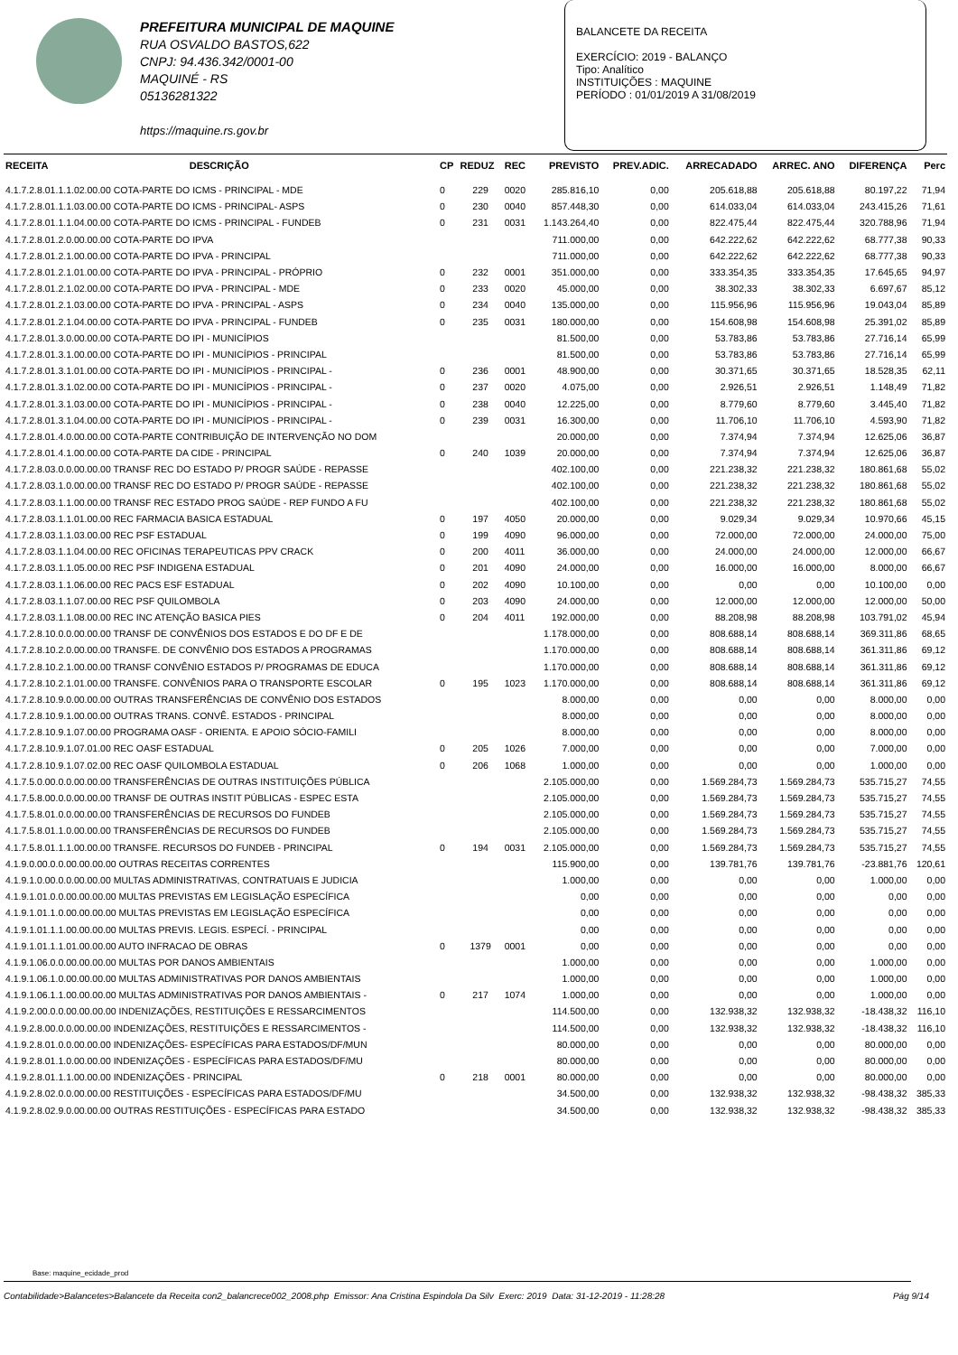PREFEITURA MUNICIPAL DE MAQUINE
RUA OSVALDO BASTOS,622
CNPJ: 94.436.342/0001-00
MAQUINÉ - RS
05136281322
https://maquine.rs.gov.br
BALANCETE DA RECEITA
EXERCÍCIO: 2019 - BALANÇO
Tipo: Analítico
INSTITUIÇÕES : MAQUINE
PERÍODO : 01/01/2019 A 31/08/2019
| RECEITA | DESCRIÇÃO | CP | REDUZ | REC | PREVISTO | PREV.ADIC. | ARRECADADO | ARREC. ANO | DIFERENÇA | Perc |
| --- | --- | --- | --- | --- | --- | --- | --- | --- | --- | --- |
| 4.1.7.2.8.01.1.1.02.00.00 COTA-PARTE DO ICMS - PRINCIPAL - MDE | | 0 | 229 | 0020 | 285.816,10 | 0,00 | 205.618,88 | 205.618,88 | 80.197,22 | 71,94 |
| 4.1.7.2.8.01.1.1.03.00.00 COTA-PARTE DO ICMS - PRINCIPAL- ASPS | | 0 | 230 | 0040 | 857.448,30 | 0,00 | 614.033,04 | 614.033,04 | 243.415,26 | 71,61 |
| 4.1.7.2.8.01.1.1.04.00.00 COTA-PARTE DO ICMS - PRINCIPAL - FUNDEB | | 0 | 231 | 0031 | 1.143.264,40 | 0,00 | 822.475,44 | 822.475,44 | 320.788,96 | 71,94 |
| 4.1.7.2.8.01.2.0.00.00.00 COTA-PARTE DO IPVA | | | | | 711.000,00 | 0,00 | 642.222,62 | 642.222,62 | 68.777,38 | 90,33 |
| 4.1.7.2.8.01.2.1.00.00.00 COTA-PARTE DO IPVA - PRINCIPAL | | | | | 711.000,00 | 0,00 | 642.222,62 | 642.222,62 | 68.777,38 | 90,33 |
| 4.1.7.2.8.01.2.1.01.00.00 COTA-PARTE DO IPVA - PRINCIPAL - PRÓPRIO | | 0 | 232 | 0001 | 351.000,00 | 0,00 | 333.354,35 | 333.354,35 | 17.645,65 | 94,97 |
| 4.1.7.2.8.01.2.1.02.00.00 COTA-PARTE DO IPVA - PRINCIPAL - MDE | | 0 | 233 | 0020 | 45.000,00 | 0,00 | 38.302,33 | 38.302,33 | 6.697,67 | 85,12 |
| 4.1.7.2.8.01.2.1.03.00.00 COTA-PARTE DO IPVA - PRINCIPAL - ASPS | | 0 | 234 | 0040 | 135.000,00 | 0,00 | 115.956,96 | 115.956,96 | 19.043,04 | 85,89 |
| 4.1.7.2.8.01.2.1.04.00.00 COTA-PARTE DO IPVA - PRINCIPAL - FUNDEB | | 0 | 235 | 0031 | 180.000,00 | 0,00 | 154.608,98 | 154.608,98 | 25.391,02 | 85,89 |
| 4.1.7.2.8.01.3.0.00.00.00 COTA-PARTE DO IPI - MUNICÍPIOS | | | | | 81.500,00 | 0,00 | 53.783,86 | 53.783,86 | 27.716,14 | 65,99 |
| 4.1.7.2.8.01.3.1.00.00.00 COTA-PARTE DO IPI - MUNICÍPIOS - PRINCIPAL | | | | | 81.500,00 | 0,00 | 53.783,86 | 53.783,86 | 27.716,14 | 65,99 |
| 4.1.7.2.8.01.3.1.01.00.00 COTA-PARTE DO IPI - MUNICÍPIOS - PRINCIPAL - | | 0 | 236 | 0001 | 48.900,00 | 0,00 | 30.371,65 | 30.371,65 | 18.528,35 | 62,11 |
| 4.1.7.2.8.01.3.1.02.00.00 COTA-PARTE DO IPI - MUNICÍPIOS - PRINCIPAL - | | 0 | 237 | 0020 | 4.075,00 | 0,00 | 2.926,51 | 2.926,51 | 1.148,49 | 71,82 |
| 4.1.7.2.8.01.3.1.03.00.00 COTA-PARTE DO IPI - MUNICÍPIOS - PRINCIPAL - | | 0 | 238 | 0040 | 12.225,00 | 0,00 | 8.779,60 | 8.779,60 | 3.445,40 | 71,82 |
| 4.1.7.2.8.01.3.1.04.00.00 COTA-PARTE DO IPI - MUNICÍPIOS - PRINCIPAL - | | 0 | 239 | 0031 | 16.300,00 | 0,00 | 11.706,10 | 11.706,10 | 4.593,90 | 71,82 |
| 4.1.7.2.8.01.4.0.00.00.00 COTA-PARTE CONTRIBUIÇÃO DE INTERVENÇÃO NO DOM | | | | | 20.000,00 | 0,00 | 7.374,94 | 7.374,94 | 12.625,06 | 36,87 |
| 4.1.7.2.8.01.4.1.00.00.00 COTA-PARTE DA CIDE - PRINCIPAL | | 0 | 240 | 1039 | 20.000,00 | 0,00 | 7.374,94 | 7.374,94 | 12.625,06 | 36,87 |
| 4.1.7.2.8.03.0.0.00.00.00 TRANSF REC DO ESTADO P/ PROGR SAÚDE - REPASSE | | | | | 402.100,00 | 0,00 | 221.238,32 | 221.238,32 | 180.861,68 | 55,02 |
| 4.1.7.2.8.03.1.0.00.00.00 TRANSF REC DO ESTADO P/ PROGR SAÚDE - REPASSE | | | | | 402.100,00 | 0,00 | 221.238,32 | 221.238,32 | 180.861,68 | 55,02 |
| 4.1.7.2.8.03.1.1.00.00.00 TRANSF REC ESTADO PROG SAÚDE - REP FUNDO A FU | | | | | 402.100,00 | 0,00 | 221.238,32 | 221.238,32 | 180.861,68 | 55,02 |
| 4.1.7.2.8.03.1.1.01.00.00 REC FARMACIA BASICA ESTADUAL | | 0 | 197 | 4050 | 20.000,00 | 0,00 | 9.029,34 | 9.029,34 | 10.970,66 | 45,15 |
| 4.1.7.2.8.03.1.1.03.00.00 REC PSF ESTADUAL | | 0 | 199 | 4090 | 96.000,00 | 0,00 | 72.000,00 | 72.000,00 | 24.000,00 | 75,00 |
| 4.1.7.2.8.03.1.1.04.00.00 REC OFICINAS TERAPEUTICAS PPV CRACK | | 0 | 200 | 4011 | 36.000,00 | 0,00 | 24.000,00 | 24.000,00 | 12.000,00 | 66,67 |
| 4.1.7.2.8.03.1.1.05.00.00 REC PSF INDIGENA ESTADUAL | | 0 | 201 | 4090 | 24.000,00 | 0,00 | 16.000,00 | 16.000,00 | 8.000,00 | 66,67 |
| 4.1.7.2.8.03.1.1.06.00.00 REC PACS ESF ESTADUAL | | 0 | 202 | 4090 | 10.100,00 | 0,00 | 0,00 | 0,00 | 10.100,00 | 0,00 |
| 4.1.7.2.8.03.1.1.07.00.00 REC PSF QUILOMBOLA | | 0 | 203 | 4090 | 24.000,00 | 0,00 | 12.000,00 | 12.000,00 | 12.000,00 | 50,00 |
| 4.1.7.2.8.03.1.1.08.00.00 REC INC ATENÇÃO BASICA PIES | | 0 | 204 | 4011 | 192.000,00 | 0,00 | 88.208,98 | 88.208,98 | 103.791,02 | 45,94 |
| 4.1.7.2.8.10.0.0.00.00.00 TRANSF DE CONVÊNIOS DOS ESTADOS E DO DF E DE | | | | | 1.178.000,00 | 0,00 | 808.688,14 | 808.688,14 | 369.311,86 | 68,65 |
| 4.1.7.2.8.10.2.0.00.00.00 TRANSFE. DE CONVÊNIO DOS ESTADOS A PROGRAMAS | | | | | 1.170.000,00 | 0,00 | 808.688,14 | 808.688,14 | 361.311,86 | 69,12 |
| 4.1.7.2.8.10.2.1.00.00.00 TRANSF CONVÊNIO ESTADOS P/ PROGRAMAS DE EDUCA | | | | | 1.170.000,00 | 0,00 | 808.688,14 | 808.688,14 | 361.311,86 | 69,12 |
| 4.1.7.2.8.10.2.1.01.00.00 TRANSFE. CONVÊNIOS PARA O TRANSPORTE ESCOLAR | | 0 | 195 | 1023 | 1.170.000,00 | 0,00 | 808.688,14 | 808.688,14 | 361.311,86 | 69,12 |
| 4.1.7.2.8.10.9.0.00.00.00 OUTRAS TRANSFERÊNCIAS DE CONVÊNIO DOS ESTADOS | | | | | 8.000,00 | 0,00 | 0,00 | 0,00 | 8.000,00 | 0,00 |
| 4.1.7.2.8.10.9.1.00.00.00 OUTRAS TRANS. CONVÊ. ESTADOS - PRINCIPAL | | | | | 8.000,00 | 0,00 | 0,00 | 0,00 | 8.000,00 | 0,00 |
| 4.1.7.2.8.10.9.1.07.00.00 PROGRAMA OASF - ORIENTA. E APOIO SÓCIO-FAMILI | | | | | 8.000,00 | 0,00 | 0,00 | 0,00 | 8.000,00 | 0,00 |
| 4.1.7.2.8.10.9.1.07.01.00 REC OASF ESTADUAL | | 0 | 205 | 1026 | 7.000,00 | 0,00 | 0,00 | 0,00 | 7.000,00 | 0,00 |
| 4.1.7.2.8.10.9.1.07.02.00 REC OASF QUILOMBOLA ESTADUAL | | 0 | 206 | 1068 | 1.000,00 | 0,00 | 0,00 | 0,00 | 1.000,00 | 0,00 |
| 4.1.7.5.0.00.0.0.00.00.00 TRANSFERÊNCIAS DE OUTRAS INSTITUIÇÕES PÚBLICA | | | | | 2.105.000,00 | 0,00 | 1.569.284,73 | 1.569.284,73 | 535.715,27 | 74,55 |
| 4.1.7.5.8.00.0.0.00.00.00 TRANSF DE OUTRAS INSTIT PÚBLICAS - ESPEC ESTA | | | | | 2.105.000,00 | 0,00 | 1.569.284,73 | 1.569.284,73 | 535.715,27 | 74,55 |
| 4.1.7.5.8.01.0.0.00.00.00 TRANSFERÊNCIAS DE RECURSOS DO FUNDEB | | | | | 2.105.000,00 | 0,00 | 1.569.284,73 | 1.569.284,73 | 535.715,27 | 74,55 |
| 4.1.7.5.8.01.1.0.00.00.00 TRANSFERÊNCIAS DE RECURSOS DO FUNDEB | | | | | 2.105.000,00 | 0,00 | 1.569.284,73 | 1.569.284,73 | 535.715,27 | 74,55 |
| 4.1.7.5.8.01.1.1.00.00.00 TRANSFE. RECURSOS DO FUNDEB - PRINCIPAL | | 0 | 194 | 0031 | 2.105.000,00 | 0,00 | 1.569.284,73 | 1.569.284,73 | 535.715,27 | 74,55 |
| 4.1.9.0.00.0.0.00.00.00.00 OUTRAS RECEITAS CORRENTES | | | | | 115.900,00 | 0,00 | 139.781,76 | 139.781,76 | -23.881,76 | 120,61 |
| 4.1.9.1.0.00.0.0.00.00.00 MULTAS ADMINISTRATIVAS, CONTRATUAIS E JUDICIA | | | | | 1.000,00 | 0,00 | 0,00 | 0,00 | 1.000,00 | 0,00 |
| 4.1.9.1.01.0.0.00.00.00.00 MULTAS PREVISTAS EM LEGISLAÇÃO ESPECÍFICA | | | | | 0,00 | 0,00 | 0,00 | 0,00 | 0,00 | 0,00 |
| 4.1.9.1.01.1.0.00.00.00.00 MULTAS PREVISTAS EM LEGISLAÇÃO ESPECÍFICA | | | | | 0,00 | 0,00 | 0,00 | 0,00 | 0,00 | 0,00 |
| 4.1.9.1.01.1.1.00.00.00.00 MULTAS PREVIS. LEGIS. ESPECÍ. - PRINCIPAL | | | | | 0,00 | 0,00 | 0,00 | 0,00 | 0,00 | 0,00 |
| 4.1.9.1.01.1.1.01.00.00.00 AUTO INFRACAO DE OBRAS | | 0 | 1379 | 0001 | 0,00 | 0,00 | 0,00 | 0,00 | 0,00 | 0,00 |
| 4.1.9.1.06.0.0.00.00.00.00 MULTAS POR DANOS AMBIENTAIS | | | | | 1.000,00 | 0,00 | 0,00 | 0,00 | 1.000,00 | 0,00 |
| 4.1.9.1.06.1.0.00.00.00.00 MULTAS ADMINISTRATIVAS POR DANOS AMBIENTAIS | | | | | 1.000,00 | 0,00 | 0,00 | 0,00 | 1.000,00 | 0,00 |
| 4.1.9.1.06.1.1.00.00.00.00 MULTAS ADMINISTRATIVAS POR DANOS AMBIENTAIS - | | 0 | 217 | 1074 | 1.000,00 | 0,00 | 0,00 | 0,00 | 1.000,00 | 0,00 |
| 4.1.9.2.00.0.0.00.00.00.00 INDENIZAÇÕES, RESTITUIÇÕES E RESSARCIMENTOS | | | | | 114.500,00 | 0,00 | 132.938,32 | 132.938,32 | -18.438,32 | 116,10 |
| 4.1.9.2.8.00.0.0.00.00.00 INDENIZAÇÕES, RESTITUIÇÕES E RESSARCIMENTOS - | | | | | 114.500,00 | 0,00 | 132.938,32 | 132.938,32 | -18.438,32 | 116,10 |
| 4.1.9.2.8.01.0.0.00.00.00 INDENIZAÇÕES- ESPECÍFICAS PARA ESTADOS/DF/MUN | | | | | 80.000,00 | 0,00 | 0,00 | 0,00 | 80.000,00 | 0,00 |
| 4.1.9.2.8.01.1.0.00.00.00 INDENIZAÇÕES - ESPECÍFICAS PARA ESTADOS/DF/MU | | | | | 80.000,00 | 0,00 | 0,00 | 0,00 | 80.000,00 | 0,00 |
| 4.1.9.2.8.01.1.1.00.00.00 INDENIZAÇÕES - PRINCIPAL | | 0 | 218 | 0001 | 80.000,00 | 0,00 | 0,00 | 0,00 | 80.000,00 | 0,00 |
| 4.1.9.2.8.02.0.0.00.00.00 RESTITUIÇÕES - ESPECÍFICAS PARA ESTADOS/DF/MU | | | | | 34.500,00 | 0,00 | 132.938,32 | 132.938,32 | -98.438,32 | 385,33 |
| 4.1.9.2.8.02.9.0.00.00.00 OUTRAS RESTITUIÇÕES - ESPECÍFICAS PARA ESTADO | | | | | 34.500,00 | 0,00 | 132.938,32 | 132.938,32 | -98.438,32 | 385,33 |
Base: maquine_ecidade_prod
Contabilidade>Balancetes>Balancete da Receita con2_balancrece002_2008.php Emissor: Ana Cristina Espindola Da Silv Exerc: 2019 Data: 31-12-2019 - 11:28:28 Pág 9/14